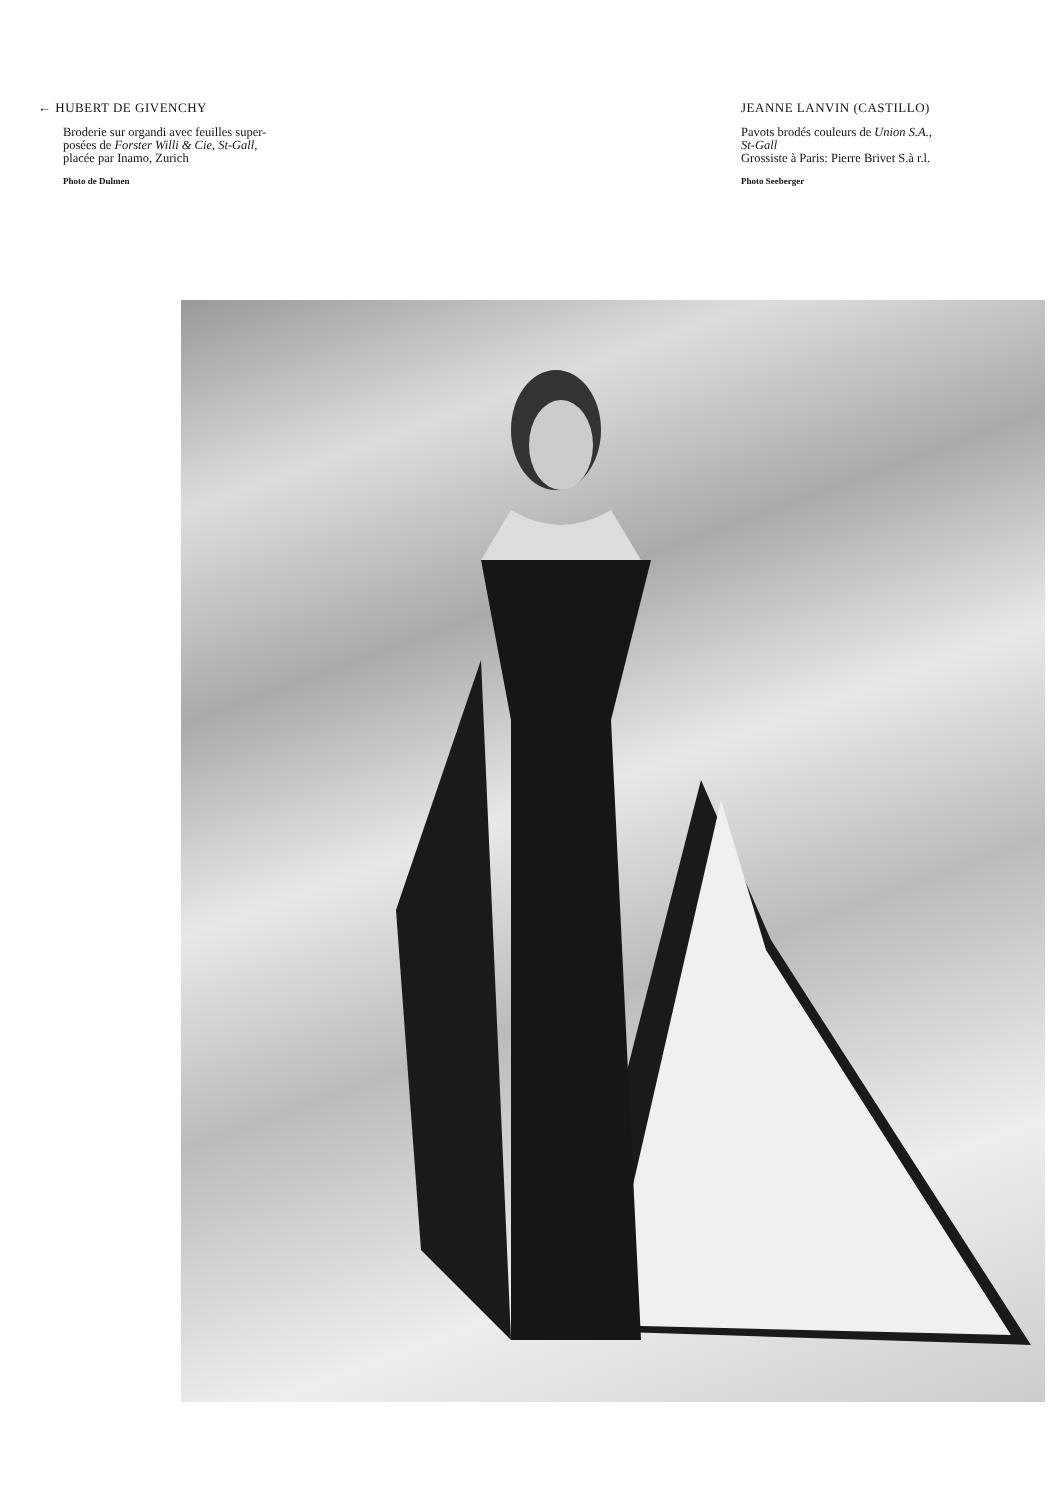← HUBERT DE GIVENCHY
Broderie sur organdi avec feuilles super-
posées de Forster Willi & Cie, St-Gall,
placée par Inamo, Zurich
Photo de Dulmen
JEANNE LANVIN (CASTILLO)
Pavots brodés couleurs de Union S.A.,
St-Gall
Grossiste à Paris: Pierre Brivet S.à r.l.
Photo Seeberger